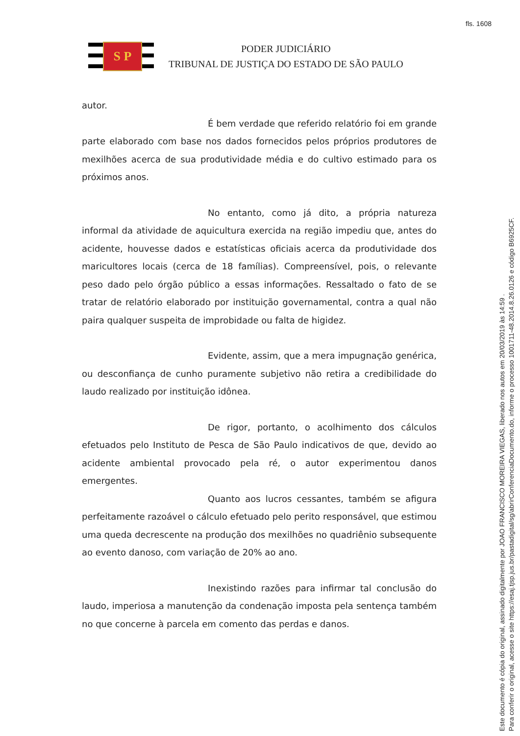fls. 1608
S P
PODER JUDICIÁRIO
TRIBUNAL DE JUSTIÇA DO ESTADO DE SÃO PAULO
autor.
É bem verdade que referido relatório foi em grande parte elaborado com base nos dados fornecidos pelos próprios produtores de mexilhões acerca de sua produtividade média e do cultivo estimado para os próximos anos.
No entanto, como já dito, a própria natureza informal da atividade de aquicultura exercida na região impediu que, antes do acidente, houvesse dados e estatísticas oficiais acerca da produtividade dos maricultores locais (cerca de 18 famílias). Compreensível, pois, o relevante peso dado pelo órgão público a essas informações. Ressaltado o fato de se tratar de relatório elaborado por instituição governamental, contra a qual não paira qualquer suspeita de improbidade ou falta de higidez.
Evidente, assim, que a mera impugnação genérica, ou desconfiança de cunho puramente subjetivo não retira a credibilidade do laudo realizado por instituição idônea.
De rigor, portanto, o acolhimento dos cálculos efetuados pelo Instituto de Pesca de São Paulo indicativos de que, devido ao acidente ambiental provocado pela ré, o autor experimentou danos emergentes.
Quanto aos lucros cessantes, também se afigura perfeitamente razoável o cálculo efetuado pelo perito responsável, que estimou uma queda decrescente na produção dos mexilhões no quadriênio subsequente ao evento danoso, com variação de 20% ao ano.
Inexistindo razões para infirmar tal conclusão do laudo, imperiosa a manutenção da condenação imposta pela sentença também no que concerne à parcela em comento das perdas e danos.
Este documento é cópia do original, assinado digitalmente por JOAO FRANCISCO MOREIRA VIEGAS, liberado nos autos em 20/03/2019 às 14:59 .
Para conferir o original, acesse o site https://esaj.tjsp.jus.br/pastadigital/sg/abrirConferenciaDocumento.do, informe o processo 1001711-48.2014.8.26.0126 e código B6925CF.